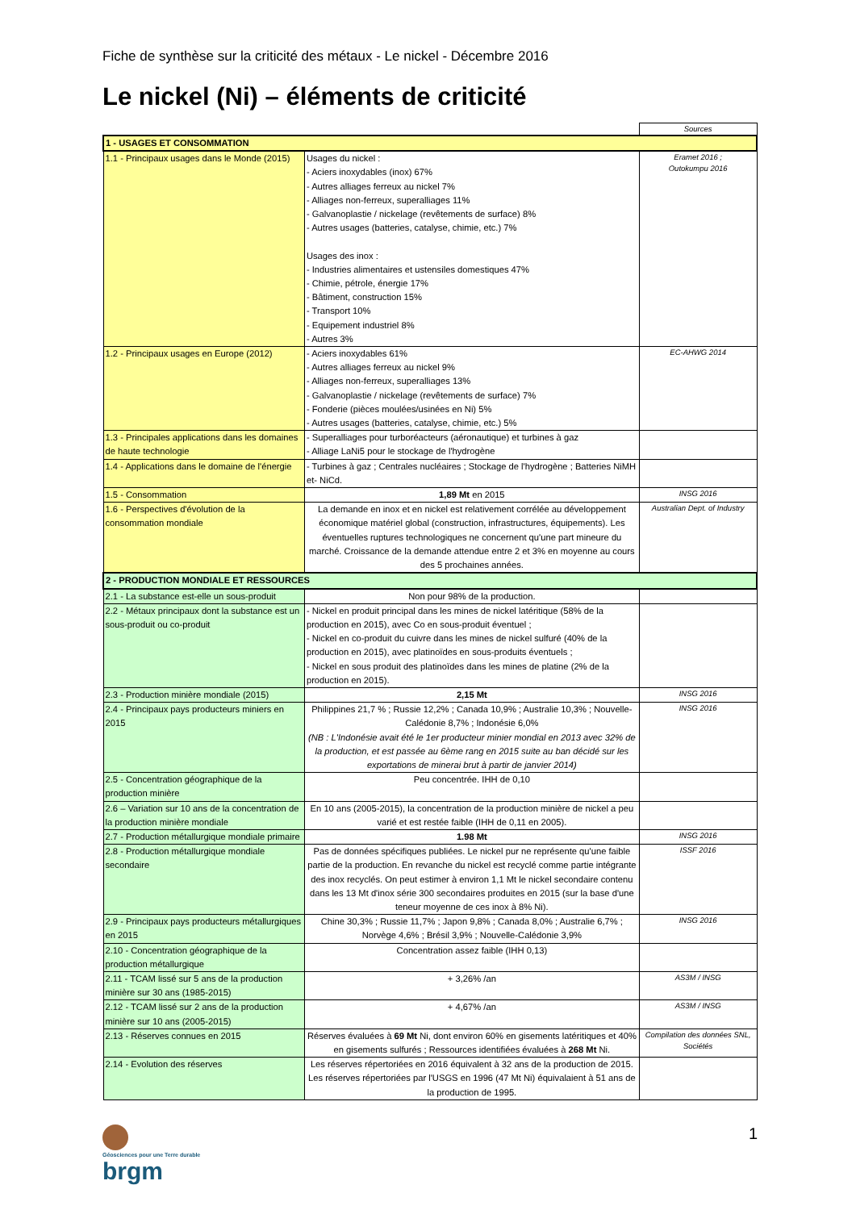Fiche de synthèse sur la criticité des métaux - Le nickel - Décembre 2016
Le nickel (Ni) – éléments de criticité
| | | Sources |
| 1 - USAGES ET CONSOMMATION | | |
| 1.1 - Principaux usages dans le Monde (2015) | Usages du nickel : - Aciers inoxydables (inox) 67% - Autres alliages ferreux au nickel 7% - Alliages non-ferreux, superalliages 11% - Galvanoplastie / nickelage (revêtements de surface) 8% - Autres usages (batteries, catalyse, chimie, etc.) 7% Usages des inox : - Industries alimentaires et ustensiles domestiques 47% - Chimie, pétrole, énergie 17% - Bâtiment, construction 15% - Transport 10% - Equipement industriel 8% - Autres 3% | Eramet 2016 ; Outokumpu 2016 |
| 1.2 - Principaux usages en Europe (2012) | - Aciers inoxydables 61% - Autres alliages ferreux au nickel 9% - Alliages non-ferreux, superalliages 13% - Galvanoplastie / nickelage (revêtements de surface) 7% - Fonderie (pièces moulées/usinées en Ni) 5% - Autres usages (batteries, catalyse, chimie, etc.) 5% | EC-AHWG 2014 |
| 1.3 - Principales applications dans les domaines de haute technologie | - Superalliages pour turboréacteurs (aéronautique) et turbines à gaz - Alliage LaNi5 pour le stockage de l'hydrogène | |
| 1.4 - Applications dans le domaine de l'énergie | - Turbines à gaz ; Centrales nucléaires ; Stockage de l'hydrogène ; Batteries NiMH et- NiCd. | |
| 1.5 - Consommation | 1,89 Mt en 2015 | INSG 2016 |
| 1.6 - Perspectives d'évolution de la consommation mondiale | La demande en inox et en nickel est relativement corrélée au développement économique matériel global (construction, infrastructures, équipements). Les éventuelles ruptures technologiques ne concernent qu'une part mineure du marché. Croissance de la demande attendue entre 2 et 3% en moyenne au cours des 5 prochaines années. | Australian Dept. of Industry |
| 2 - PRODUCTION MONDIALE ET RESSOURCES | | |
| 2.1 - La substance est-elle un sous-produit | Non pour 98% de la production. | |
| 2.2 - Métaux principaux dont la substance est un sous-produit ou co-produit | - Nickel en produit principal dans les mines de nickel latéritique (58% de la production en 2015), avec Co en sous-produit éventuel ; - Nickel en co-produit du cuivre dans les mines de nickel sulfuré (40% de la production en 2015), avec platinoïdes en sous-produits éventuels ; - Nickel en sous produit des platinoïdes dans les mines de platine (2% de la production en 2015). | |
| 2.3 - Production minière mondiale (2015) | 2,15 Mt | INSG 2016 |
| 2.4 - Principaux pays producteurs miniers en 2015 | Philippines 21,7 % ; Russie 12,2% ; Canada 10,9% ; Australie 10,3% ; Nouvelle-Calédonie 8,7% ; Indonésie 6,0% (NB : L'Indonésie avait été le 1er producteur minier mondial en 2013 avec 32% de la production, et est passée au 6ème rang en 2015 suite au ban décidé sur les exportations de minerai brut à partir de janvier 2014) | INSG 2016 |
| 2.5 - Concentration géographique de la production minière | Peu concentrée. IHH de 0,10 | |
| 2.6 – Variation sur 10 ans de la concentration de la production minière mondiale | En 10 ans (2005-2015), la concentration de la production minière de nickel a peu varié et est restée faible (IHH de 0,11 en 2005). | |
| 2.7 - Production métallurgique mondiale primaire | 1.98 Mt | INSG 2016 |
| 2.8 - Production métallurgique mondiale secondaire | Pas de données spécifiques publiées. Le nickel pur ne représente qu'une faible partie de la production. En revanche du nickel est recyclé comme partie intégrante des inox recyclés. On peut estimer à environ 1,1 Mt le nickel secondaire contenu dans les 13 Mt d'inox série 300 secondaires produites en 2015 (sur la base d'une teneur moyenne de ces inox à 8% Ni). | ISSF 2016 |
| 2.9 - Principaux pays producteurs métallurgiques en 2015 | Chine 30,3% ; Russie 11,7% ; Japon 9,8% ; Canada 8,0% ; Australie 6,7% ; Norvège 4,6% ; Brésil 3,9% ; Nouvelle-Calédonie 3,9% | INSG 2016 |
| 2.10 - Concentration géographique de la production métallurgique | Concentration assez faible (IHH 0,13) | |
| 2.11 - TCAM lissé sur 5 ans de la production minière sur 30 ans (1985-2015) | + 3,26% /an | AS3M / INSG |
| 2.12 - TCAM lissé sur 2 ans de la production minière sur 10 ans (2005-2015) | + 4,67% /an | AS3M / INSG |
| 2.13 - Réserves connues en 2015 | Réserves évaluées à 69 Mt Ni, dont environ 60% en gisements latéritiques et 40% en gisements sulfurés ; Ressources identifiées évaluées à 268 Mt Ni. | Compilation des données SNL, Sociétés |
| 2.14 - Evolution des réserves | Les réserves répertoriées en 2016 équivalent à 32 ans de la production de 2015. Les réserves répertoriées par l'USGS en 1996 (47 Mt Ni) équivalaient à 51 ans de la production de 1995. | |
Géosciences pour une Terre durable
brgm
1